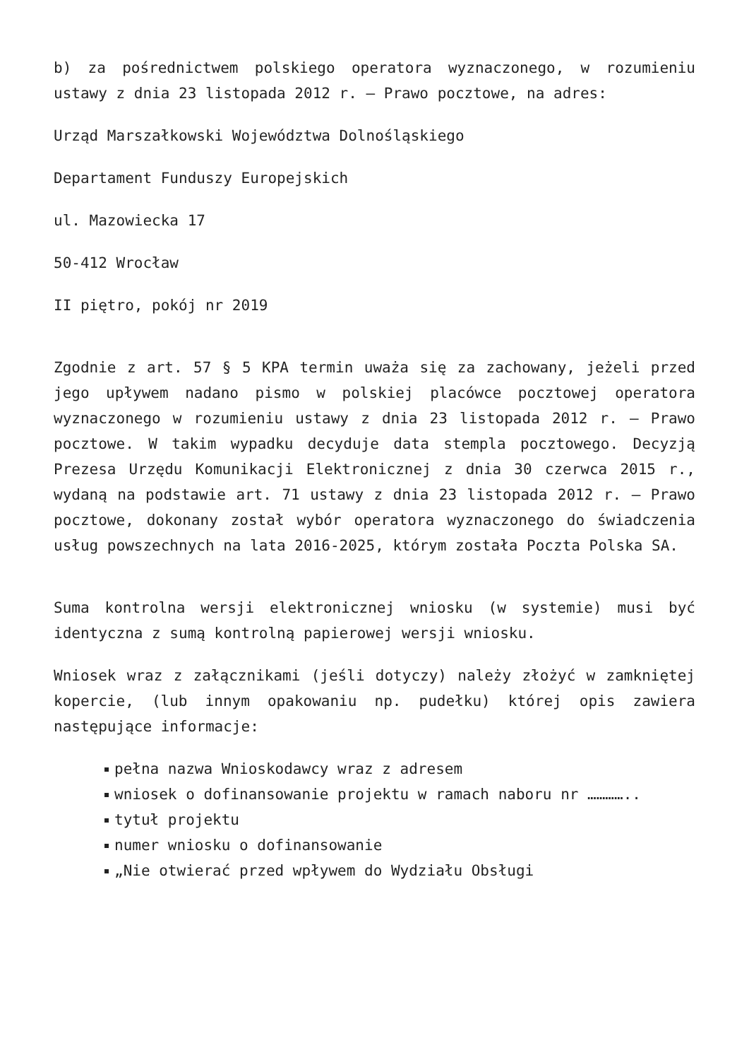b) za pośrednictwem polskiego operatora wyznaczonego, w rozumieniu ustawy z dnia 23 listopada 2012 r. – Prawo pocztowe, na adres:
Urząd Marszałkowski Województwa Dolnośląskiego
Departament Funduszy Europejskich
ul. Mazowiecka 17
50-412 Wrocław
II piętro, pokój nr 2019
Zgodnie z art. 57 § 5 KPA termin uważa się za zachowany, jeżeli przed jego upływem nadano pismo w polskiej placówce pocztowej operatora wyznaczonego w rozumieniu ustawy z dnia 23 listopada 2012 r. – Prawo pocztowe. W takim wypadku decyduje data stempla pocztowego. Decyzją Prezesa Urzędu Komunikacji Elektronicznej z dnia 30 czerwca 2015 r., wydaną na podstawie art. 71 ustawy z dnia 23 listopada 2012 r. – Prawo pocztowe, dokonany został wybór operatora wyznaczonego do świadczenia usług powszechnych na lata 2016-2025, którym została Poczta Polska SA.
Suma kontrolna wersji elektronicznej wniosku (w systemie) musi być identyczna z sumą kontrolną papierowej wersji wniosku.
Wniosek wraz z załącznikami (jeśli dotyczy) należy złożyć w zamkniętej kopercie, (lub innym opakowaniu np. pudełku) której opis zawiera następujące informacje:
pełna nazwa Wnioskodawcy wraz z adresem
wniosek o dofinansowanie projektu w ramach naboru nr …………..
tytuł projektu
numer wniosku o dofinansowanie
„Nie otwierać przed wpływem do Wydziału Obsługi